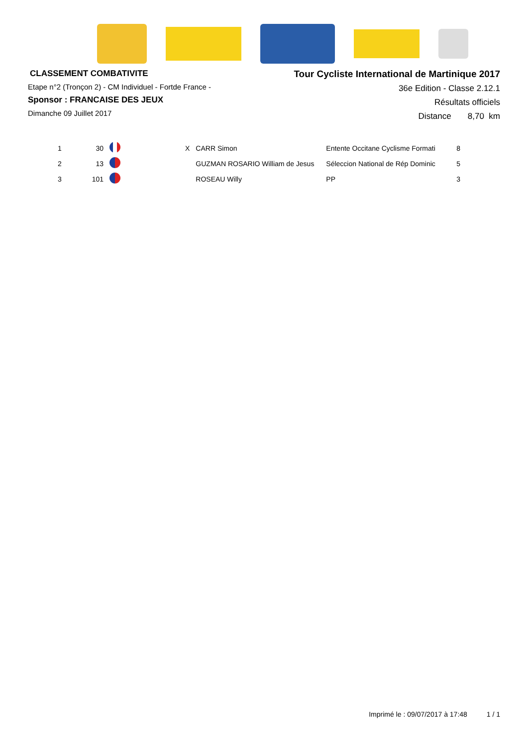CLASSEMENT COMBATIVITE
Etape n°2 (Tronçon 2) - CM Individuel - Fortde France -
Sponsor : FRANCAISE DES JEUX
Dimanche 09 Juillet 2017
Tour Cycliste International de Martinique 2017
36e Edition - Classe 2.12.1
Résultats officiels
Distance 8,70 km
| 1 | 30 | | X | CARR Simon | Entente Occitane Cyclisme Formati | 8 |
| 2 | 13 | | | GUZMAN ROSARIO William de Jesus | Séleccion National de Rép Dominic | 5 |
| 3 | 101 | | | ROSEAU Willy | PP | 3 |
Imprimé le : 09/07/2017 à 17:48 1 / 1